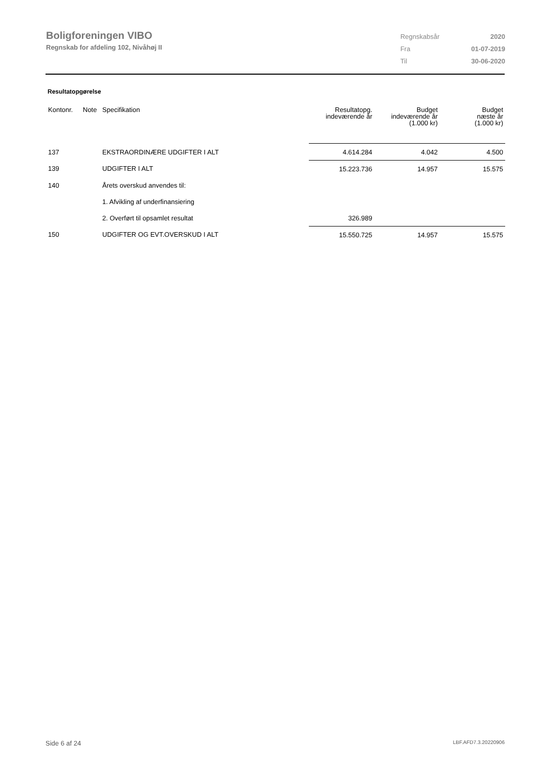Boligforeningen VIBO
Regnskab for afdeling 102, Nivåhøj II
| Regnskabsår | 2020 |
| Fra | 01-07-2019 |
| Til | 30-06-2020 |
Resultatopgørelse
| Kontonr. | Note | Specifikation | Resultatopg. indeværende år | Budget indeværende år (1.000 kr) | Budget næste år (1.000 kr) |
| --- | --- | --- | --- | --- | --- |
| 137 | | EKSTRAORDINÆRE UDGIFTER I ALT | 4.614.284 | 4.042 | 4.500 |
| 139 | | UDGIFTER I ALT | 15.223.736 | 14.957 | 15.575 |
| 140 | | Årets overskud anvendes til: | | | |
| | | 1. Afvikling af underfinansiering | | | |
| | | 2. Overført til opsamlet resultat | 326.989 | | |
| 150 | | UDGIFTER OG EVT.OVERSKUD I ALT | 15.550.725 | 14.957 | 15.575 |
Side 6 af 24 LBF.AFD7.3.20220906